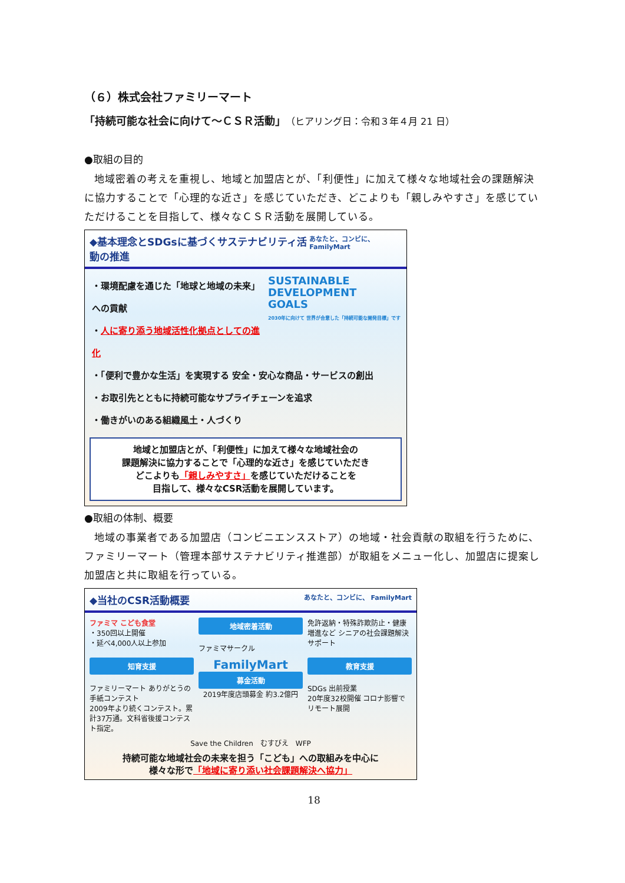（６）株式会社ファミリーマート
「持続可能な社会に向けて～ＣＳＲ活動」（ヒアリング日：令和３年４月 21 日）
●取組の目的
地域密着の考えを重視し、地域と加盟店とが、「利便性」に加えて様々な地域社会の課題解決に協力することで「心理的な近さ」を感じていただき、どこよりも「親しみやすさ」を感じていただけることを目指して、様々なＣＳＲ活動を展開している。
◆基本理念とSDGsに基づくサステナビリティ活動の推進 あなたと、コンビに、 FamilyMart
SUSTAINABLE
DEVELOPMENT
GOALS
2030年に向けて 世界が合意した「持続可能な開発目標」です
・環境配慮を通じた「地球と地域の未来」への貢献
・人に寄り添う地域活性化拠点としての進化
・「便利で豊かな生活」を実現する 安全・安心な商品・サービスの創出
・お取引先とともに持続可能なサプライチェーンを追求
・働きがいのある組織風土・人づくり
地域と加盟店とが、「利便性」に加えて様々な地域社会の
課題解決に協力することで「心理的な近さ」を感じていただき
どこよりも「親しみやすさ」を感じていただけることを
目指して、様々なCSR活動を展開しています。
●取組の体制、概要
地域の事業者である加盟店（コンビニエンスストア）の地域・社会貢献の取組を行うために、ファミリーマート（管理本部サステナビリティ推進部）が取組をメニュー化し、加盟店に提案し加盟店と共に取組を行っている。
◆当社のCSR活動概要 あなたと、コンビに、 FamilyMart
ファミマ こども食堂
・350回以上開催
・延べ4,000人以上参加
地域密着活動
ファミマサークル
免許返納・特殊詐欺防止・健康増進など シニアの社会課題解決サポート
知育支援
ファミリーマート ありがとうの手紙コンテスト
2009年より続くコンテスト。累計37万通。文科省後援コンテスト指定。
FamilyMart
募金活動
2019年度店頭募金 約3.2億円
教育支援
SDGs 出前授業
20年度32校開催 コロナ影響でリモート展開
Save the Children　むすびえ　WFP
持続可能な地域社会の未来を担う「こども」への取組みを中心に
様々な形で「地域に寄り添い社会課題解決へ協力」
18